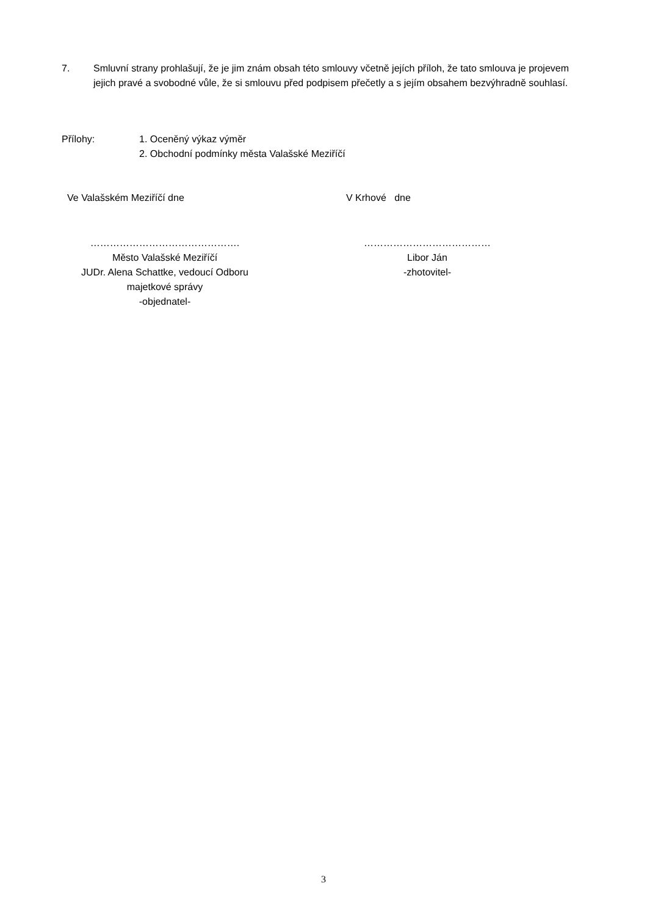7. Smluvní strany prohlašují, že je jim znám obsah této smlouvy včetně jejích příloh, že tato smlouva je projevem jejich pravé a svobodné vůle, že si smlouvu před podpisem přečetly a s jejím obsahem bezvýhradně souhlasí.
Přílohy: 1. Oceněný výkaz výměr
2. Obchodní podmínky města Valašské Meziříčí
Ve Valašském Meziříčí dne V Krhové dne
……………………………………….
Město Valašské Meziříčí
JUDr. Alena Schattke, vedoucí Odboru
majetkové správy
-objednatel-
…………………………………
Libor Ján
-zhotovitel-
3